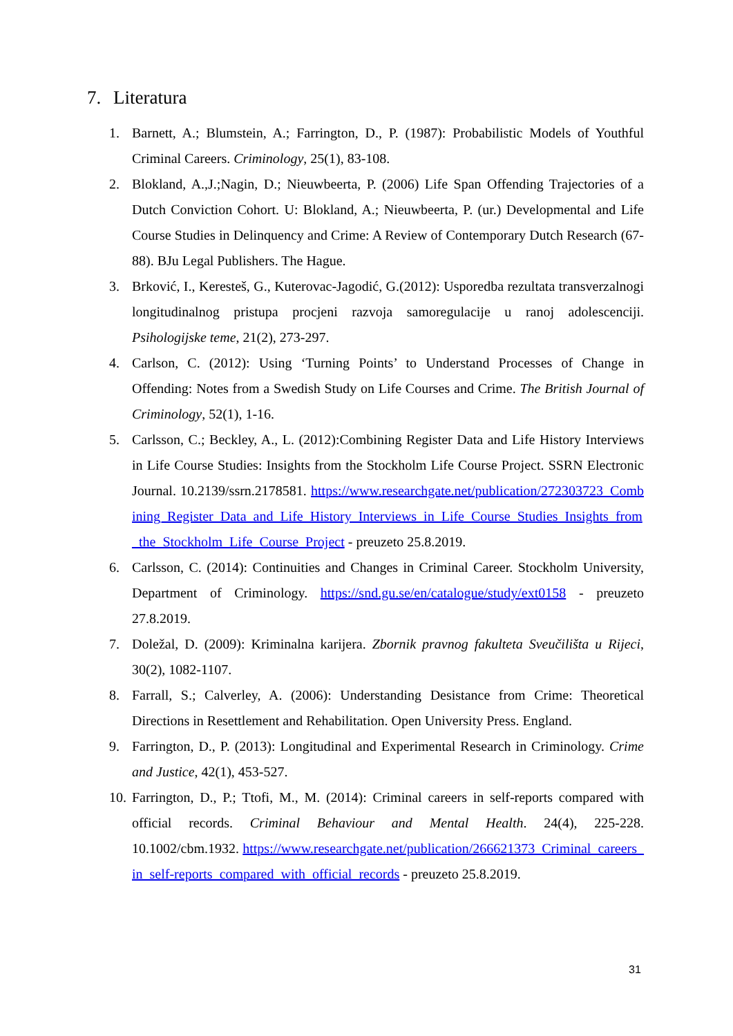7. Literatura
1. Barnett, A.; Blumstein, A.; Farrington, D., P. (1987): Probabilistic Models of Youthful Criminal Careers. Criminology, 25(1), 83-108.
2. Blokland, A.,J.;Nagin, D.; Nieuwbeerta, P. (2006) Life Span Offending Trajectories of a Dutch Conviction Cohort. U: Blokland, A.; Nieuwbeerta, P. (ur.) Developmental and Life Course Studies in Delinquency and Crime: A Review of Contemporary Dutch Research (67-88). BJu Legal Publishers. The Hague.
3. Brković, I., Keresteš, G., Kuterovac-Jagodić, G.(2012): Usporedba rezultata transverzalnogi longitudinalnog pristupa procjeni razvoja samoregulacije u ranoj adolescenciji. Psihologijske teme, 21(2), 273-297.
4. Carlson, C. (2012): Using ‘Turning Points’ to Understand Processes of Change in Offending: Notes from a Swedish Study on Life Courses and Crime. The British Journal of Criminology, 52(1), 1-16.
5. Carlsson, C.; Beckley, A., L. (2012):Combining Register Data and Life History Interviews in Life Course Studies: Insights from the Stockholm Life Course Project. SSRN Electronic Journal. 10.2139/ssrn.2178581. https://www.researchgate.net/publication/272303723_Combining_Register_Data_and_Life_History_Interviews_in_Life_Course_Studies_Insights_from_the_Stockholm_Life_Course_Project - preuzeto 25.8.2019.
6. Carlsson, C. (2014): Continuities and Changes in Criminal Career. Stockholm University, Department of Criminology. https://snd.gu.se/en/catalogue/study/ext0158 - preuzeto 27.8.2019.
7. Doležal, D. (2009): Kriminalna karijera. Zbornik pravnog fakulteta Sveučilišta u Rijeci, 30(2), 1082-1107.
8. Farrall, S.; Calverley, A. (2006): Understanding Desistance from Crime: Theoretical Directions in Resettlement and Rehabilitation. Open University Press. England.
9. Farrington, D., P. (2013): Longitudinal and Experimental Research in Criminology. Crime and Justice, 42(1), 453-527.
10. Farrington, D., P.; Ttofi, M., M. (2014): Criminal careers in self-reports compared with official records. Criminal Behaviour and Mental Health. 24(4), 225-228. 10.1002/cbm.1932. https://www.researchgate.net/publication/266621373_Criminal_careers_in_self-reports_compared_with_official_records - preuzeto 25.8.2019.
31